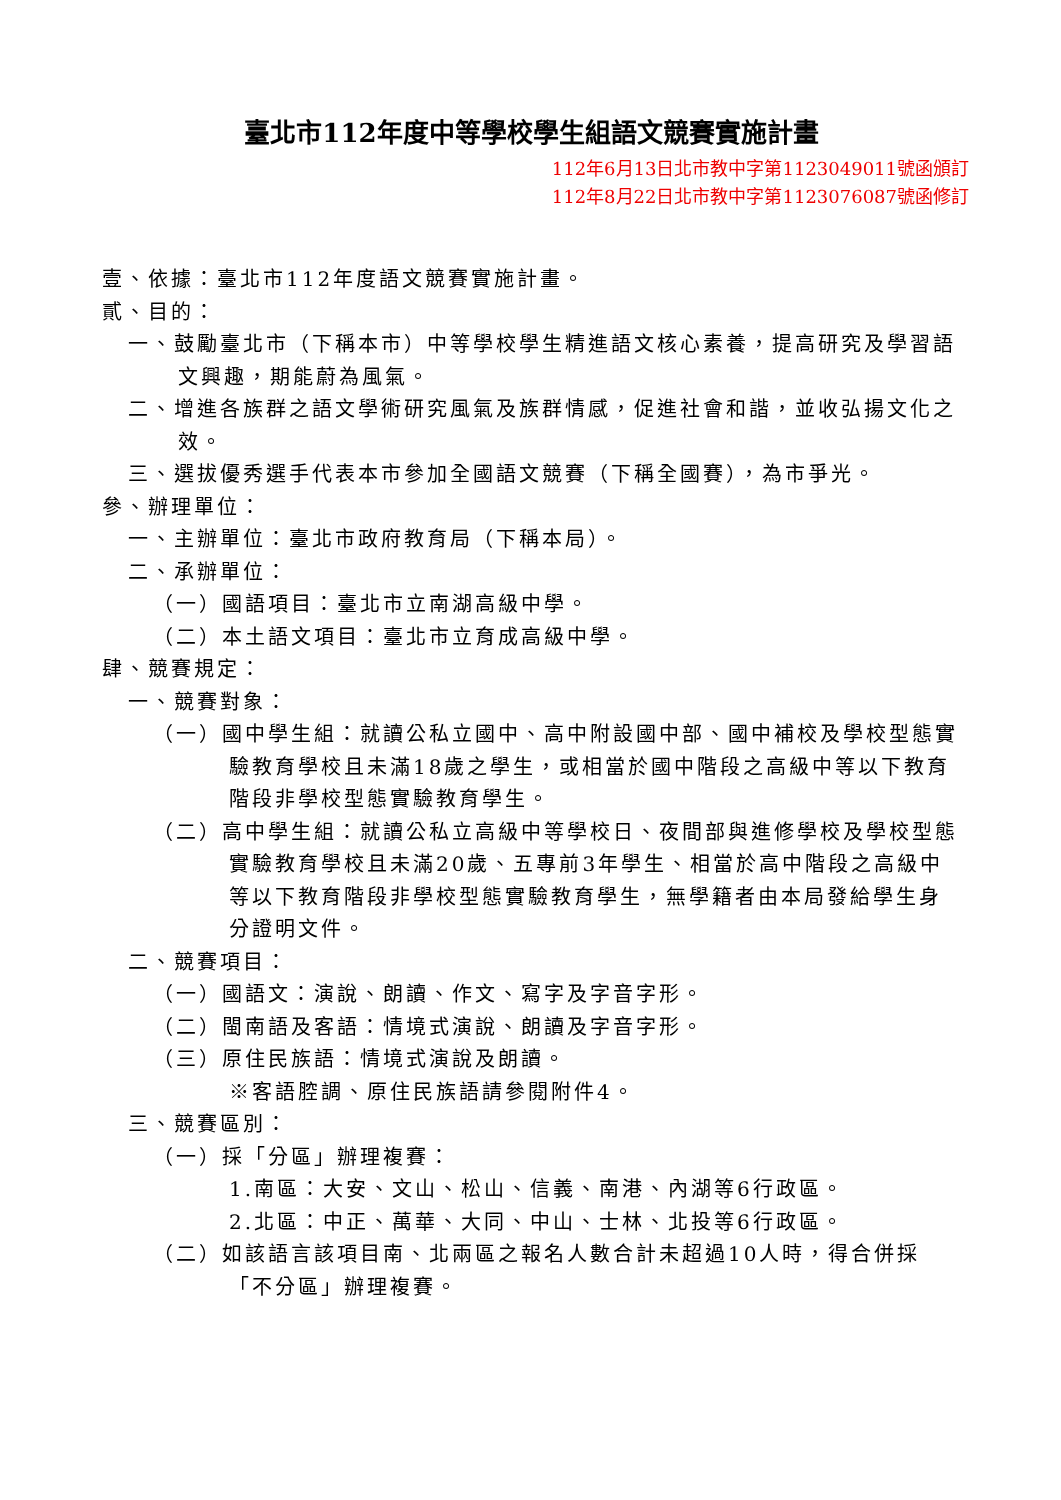臺北市112年度中等學校學生組語文競賽實施計畫
112年6月13日北市教中字第1123049011號函頒訂
112年8月22日北市教中字第1123076087號函修訂
壹、依據：臺北市112年度語文競賽實施計畫。
貳、目的：
一、鼓勵臺北市（下稱本市）中等學校學生精進語文核心素養，提高研究及學習語文興趣，期能蔚為風氣。
二、增進各族群之語文學術研究風氣及族群情感，促進社會和諧，並收弘揚文化之效。
三、選拔優秀選手代表本市參加全國語文競賽（下稱全國賽），為市爭光。
參、辦理單位：
一、主辦單位：臺北市政府教育局（下稱本局）。
二、承辦單位：
（一）國語項目：臺北市立南湖高級中學。
（二）本土語文項目：臺北市立育成高級中學。
肆、競賽規定：
一、競賽對象：
（一）國中學生組：就讀公私立國中、高中附設國中部、國中補校及學校型態實驗教育學校且未滿18歲之學生，或相當於國中階段之高級中等以下教育階段非學校型態實驗教育學生。
（二）高中學生組：就讀公私立高級中等學校日、夜間部與進修學校及學校型態實驗教育學校且未滿20歲、五專前3年學生、相當於高中階段之高級中等以下教育階段非學校型態實驗教育學生，無學籍者由本局發給學生身分證明文件。
二、競賽項目：
（一）國語文：演說、朗讀、作文、寫字及字音字形。
（二）閩南語及客語：情境式演說、朗讀及字音字形。
（三）原住民族語：情境式演說及朗讀。
※客語腔調、原住民族語請參閱附件4。
三、競賽區別：
（一）採「分區」辦理複賽：
1.南區：大安、文山、松山、信義、南港、內湖等6行政區。
2.北區：中正、萬華、大同、中山、士林、北投等6行政區。
（二）如該語言該項目南、北兩區之報名人數合計未超過10人時，得合併採「不分區」辦理複賽。